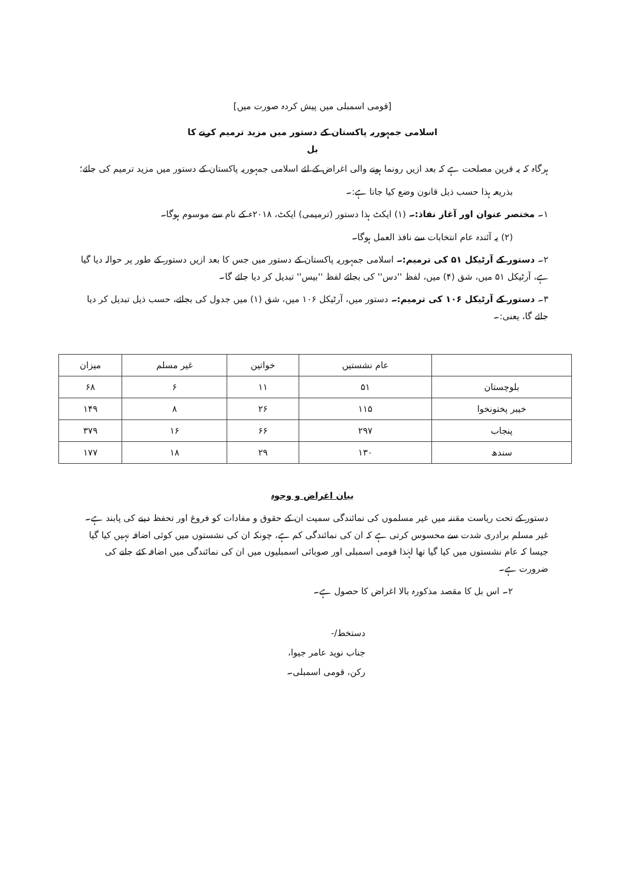[قومی اسمبلی میں پیش کردہ صورت میں]
اسلامی جمہوریہ پاکستان کے دستور میں مزید ترمیم کرنے کا
بل
ہرگاہ کہ یہ قرین مصلحت ہے کہ بعد ازیں رونما ہونے والی اغراض کے لئے اسلامی جمہوریہ پاکستان کے دستور میں مزید ترمیم کی جائے؛
بذریعہ ہذا حسب ذیل قانون وضع کیا جاتا ہے:۔
۱۔ مختصر عنوان اور آغاز نفاذ:۔ (۱) ایکٹ ہذا دستور (ترمیمی) ایکٹ، ۲۰۱۸ء کے نام سے موسوم ہوگا۔
(۲) یہ آئندہ عام انتخابات سے نافذ العمل ہوگا۔
۲۔ دستور کے آرٹیکل ۵۱ کی ترمیم:۔ اسلامی جمہوریہ پاکستان کے دستور میں جس کا بعد ازیں دستور کے طور پر حوالہ دیا گیا ہے، آرٹیکل ۵۱ میں، شق (۴) میں، لفظ ''دس'' کی بجائے لفظ ''بیس'' تبدیل کر دیا جائے گا۔
۳۔ دستور کے آرٹیکل ۱۰۶ کی ترمیم:۔ دستور میں، آرٹیکل ۱۰۶ میں، شق (۱) میں جدول کی بجائے، حسب ذیل تبدیل کر دیا جائے گا، یعنی:۔
| | عام نشستیں | خواتین | غیر مسلم | میزان |
| --- | --- | --- | --- | --- |
| بلوچستان | ۵۱ | ۱۱ | ۶ | ۶۸ |
| خیبر پختونخوا | ۱۱۵ | ۲۶ | ۸ | ۱۴۹ |
| پنجاب | ۲۹۷ | ۶۶ | ۱۶ | ۳۷۹ |
| سندھ | ۱۳۰ | ۲۹ | ۱۸ | ۱۷۷ |
بیان اغراض و وجوہ
دستور کے تحت ریاست مقننہ میں غیر مسلموں کی نمائندگی سمیت ان کے حقوق و مفادات کو فروغ اور تحفظ دینے کی پابند ہے۔ غیر مسلم برادری شدت سے محسوس کرتی ہے کہ ان کی نمائندگی کم ہے، چونکہ ان کی نشستوں میں کوئی اضافہ نہیں کیا گیا جیسا کہ عام نشستوں میں کیا گیا تھا لہٰذا قومی اسمبلی اور صوبائی اسمبلیوں میں ان کی نمائندگی میں اضافہ کئے جانے کی ضرورت ہے۔
۲۔ اس بل کا مقصد مذکورہ بالا اغراض کا حصول ہے۔
دستخط/-
جناب نوید عامر جیوا،
رکن، قومی اسمبلی۔